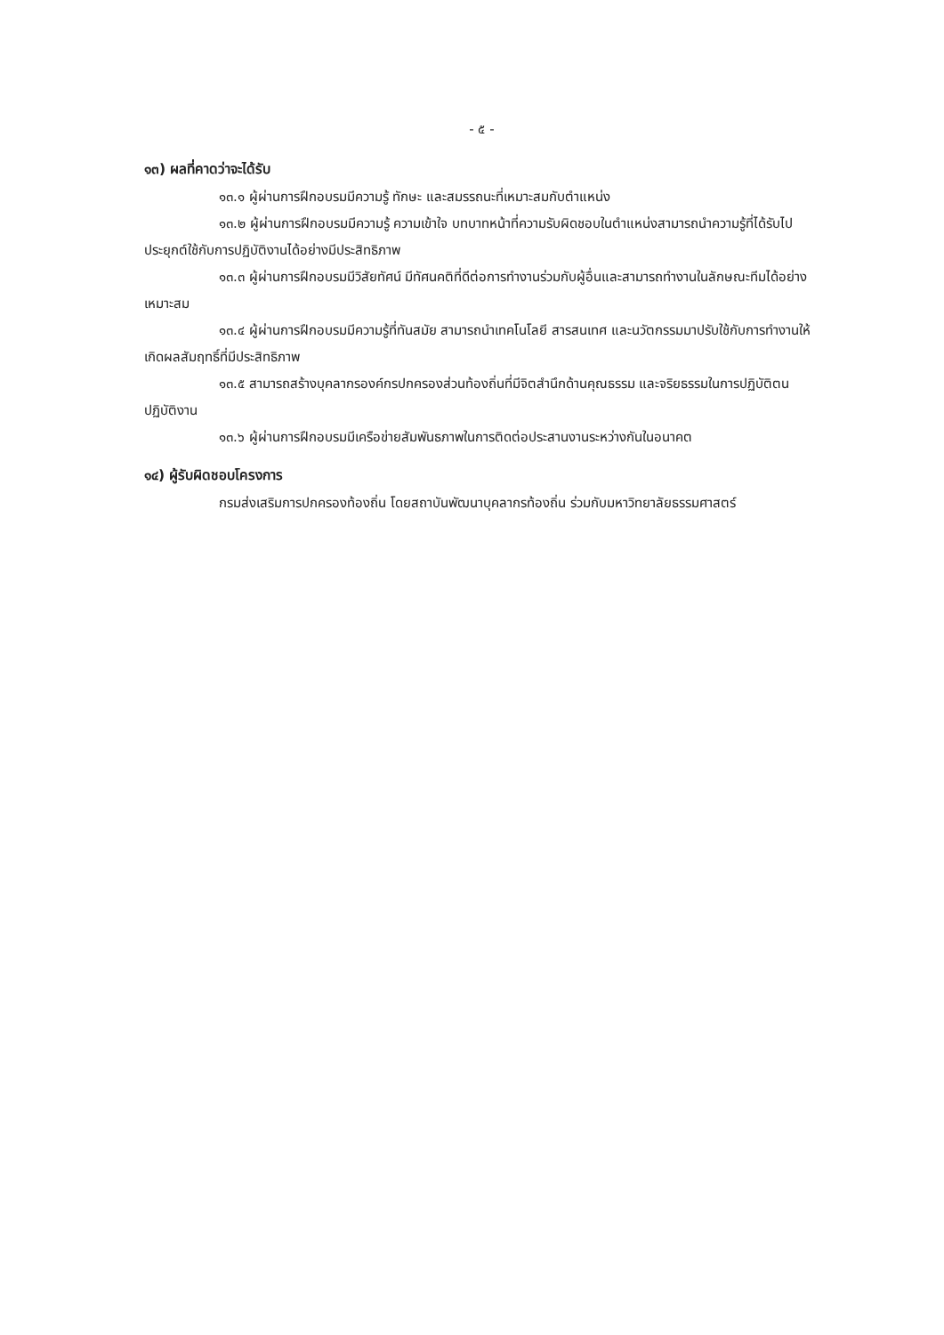- ๕ -
๑๓) ผลที่คาดว่าจะได้รับ
๑๓.๑ ผู้ผ่านการฝึกอบรมมีความรู้ ทักษะ และสมรรถนะที่เหมาะสมกับตำแหน่ง
๑๓.๒ ผู้ผ่านการฝึกอบรมมีความรู้ ความเข้าใจ บทบาทหน้าที่ความรับผิดชอบในตำแหน่งสามารถนำความรู้ที่ได้รับไปประยุกต์ใช้กับการปฏิบัติงานได้อย่างมีประสิทธิภาพ
๑๓.๓ ผู้ผ่านการฝึกอบรมมีวิสัยทัศน์ มีทัศนคติที่ดีต่อการทำงานร่วมกับผู้อื่นและสามารถทำงานในลักษณะทีมได้อย่างเหมาะสม
๑๓.๔ ผู้ผ่านการฝึกอบรมมีความรู้ที่ทันสมัย สามารถนำเทคโนโลยี สารสนเทศ และนวัตกรรมมาปรับใช้กับการทำงานให้เกิดผลสัมฤทธิ์ที่มีประสิทธิภาพ
๑๓.๕ สามารถสร้างบุคลากรองค์กรปกครองส่วนท้องถิ่นที่มีจิตสำนึกด้านคุณธรรม และจริยธรรมในการปฏิบัติตน ปฏิบัติงาน
๑๓.๖ ผู้ผ่านการฝึกอบรมมีเครือข่ายสัมพันธภาพในการติดต่อประสานงานระหว่างกันในอนาคต
๑๔) ผู้รับผิดชอบโครงการ
กรมส่งเสริมการปกครองท้องถิ่น โดยสถาบันพัฒนาบุคลากรท้องถิ่น ร่วมกับมหาวิทยาลัยธรรมศาสตร์